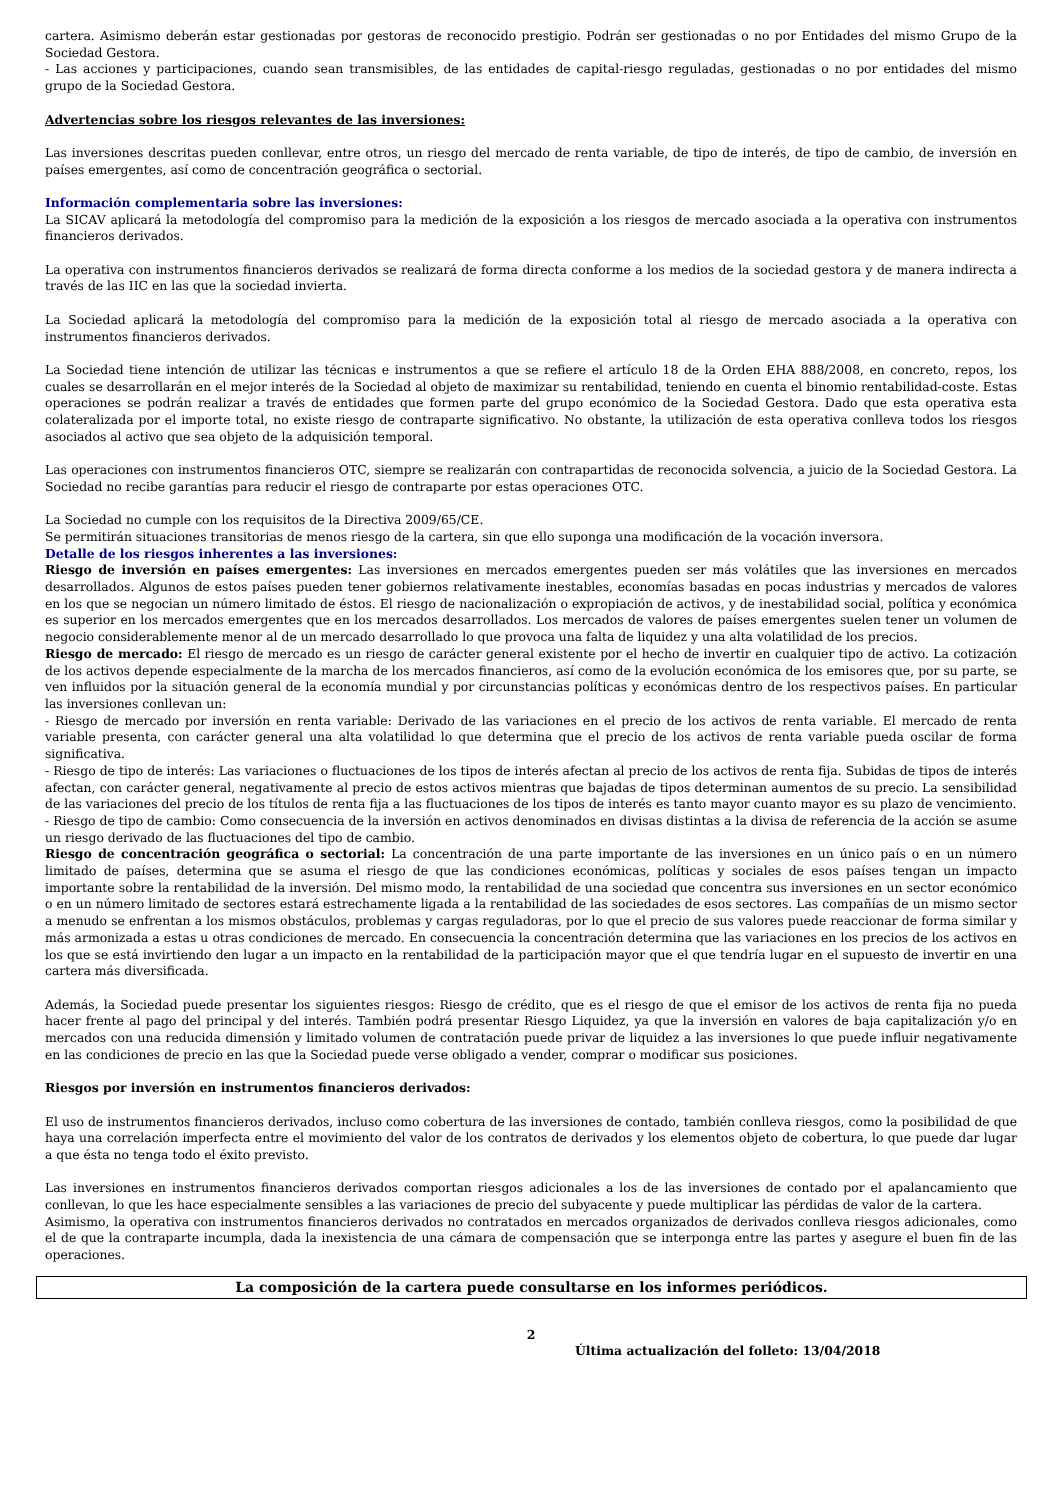cartera. Asimismo deberán estar gestionadas por gestoras de reconocido prestigio. Podrán ser gestionadas o no por Entidades del mismo Grupo de la Sociedad Gestora.
- Las acciones y participaciones, cuando sean transmisibles, de las entidades de capital-riesgo reguladas, gestionadas o no por entidades del mismo grupo de la Sociedad Gestora.
Advertencias sobre los riesgos relevantes de las inversiones:
Las inversiones descritas pueden conllevar, entre otros, un riesgo del mercado de renta variable, de tipo de interés, de tipo de cambio, de inversión en países emergentes, así como de concentración geográfica o sectorial.
Información complementaria sobre las inversiones:
La SICAV aplicará la metodología del compromiso para la medición de la exposición a los riesgos de mercado asociada a la operativa con instrumentos financieros derivados.
La operativa con instrumentos financieros derivados se realizará de forma directa conforme a los medios de la sociedad gestora y de manera indirecta a través de las IIC en las que la sociedad invierta.
La Sociedad aplicará la metodología del compromiso para la medición de la exposición total al riesgo de mercado asociada a la operativa con instrumentos financieros derivados.
La Sociedad tiene intención de utilizar las técnicas e instrumentos a que se refiere el artículo 18 de la Orden EHA 888/2008, en concreto, repos, los cuales se desarrollarán en el mejor interés de la Sociedad al objeto de maximizar su rentabilidad, teniendo en cuenta el binomio rentabilidad-coste. Estas operaciones se podrán realizar a través de entidades que formen parte del grupo económico de la Sociedad Gestora. Dado que esta operativa esta colateralizada por el importe total, no existe riesgo de contraparte significativo. No obstante, la utilización de esta operativa conlleva todos los riesgos asociados al activo que sea objeto de la adquisición temporal.
Las operaciones con instrumentos financieros OTC, siempre se realizarán con contrapartidas de reconocida solvencia, a juicio de la Sociedad Gestora. La Sociedad no recibe garantías para reducir el riesgo de contraparte por estas operaciones OTC.
La Sociedad no cumple con los requisitos de la Directiva 2009/65/CE.
Se permitirán situaciones transitorias de menos riesgo de la cartera, sin que ello suponga una modificación de la vocación inversora.
Detalle de los riesgos inherentes a las inversiones:
Riesgo de inversión en países emergentes: Las inversiones en mercados emergentes pueden ser más volátiles que las inversiones en mercados desarrollados. Algunos de estos países pueden tener gobiernos relativamente inestables, economías basadas en pocas industrias y mercados de valores en los que se negocian un número limitado de éstos. El riesgo de nacionalización o expropiación de activos, y de inestabilidad social, política y económica es superior en los mercados emergentes que en los mercados desarrollados. Los mercados de valores de países emergentes suelen tener un volumen de negocio considerablemente menor al de un mercado desarrollado lo que provoca una falta de liquidez y una alta volatilidad de los precios.
Riesgo de mercado: El riesgo de mercado es un riesgo de carácter general existente por el hecho de invertir en cualquier tipo de activo. La cotización de los activos depende especialmente de la marcha de los mercados financieros, así como de la evolución económica de los emisores que, por su parte, se ven influidos por la situación general de la economía mundial y por circunstancias políticas y económicas dentro de los respectivos países. En particular las inversiones conllevan un:
- Riesgo de mercado por inversión en renta variable: Derivado de las variaciones en el precio de los activos de renta variable. El mercado de renta variable presenta, con carácter general una alta volatilidad lo que determina que el precio de los activos de renta variable pueda oscilar de forma significativa.
- Riesgo de tipo de interés: Las variaciones o fluctuaciones de los tipos de interés afectan al precio de los activos de renta fija. Subidas de tipos de interés afectan, con carácter general, negativamente al precio de estos activos mientras que bajadas de tipos determinan aumentos de su precio. La sensibilidad de las variaciones del precio de los títulos de renta fija a las fluctuaciones de los tipos de interés es tanto mayor cuanto mayor es su plazo de vencimiento.
- Riesgo de tipo de cambio: Como consecuencia de la inversión en activos denominados en divisas distintas a la divisa de referencia de la acción se asume un riesgo derivado de las fluctuaciones del tipo de cambio.
Riesgo de concentración geográfica o sectorial: La concentración de una parte importante de las inversiones en un único país o en un número limitado de países, determina que se asuma el riesgo de que las condiciones económicas, políticas y sociales de esos países tengan un impacto importante sobre la rentabilidad de la inversión. Del mismo modo, la rentabilidad de una sociedad que concentra sus inversiones en un sector económico o en un número limitado de sectores estará estrechamente ligada a la rentabilidad de las sociedades de esos sectores. Las compañías de un mismo sector a menudo se enfrentan a los mismos obstáculos, problemas y cargas reguladoras, por lo que el precio de sus valores puede reaccionar de forma similar y más armonizada a estas u otras condiciones de mercado. En consecuencia la concentración determina que las variaciones en los precios de los activos en los que se está invirtiendo den lugar a un impacto en la rentabilidad de la participación mayor que el que tendría lugar en el supuesto de invertir en una cartera más diversificada.
Además, la Sociedad puede presentar los siguientes riesgos: Riesgo de crédito, que es el riesgo de que el emisor de los activos de renta fija no pueda hacer frente al pago del principal y del interés. También podrá presentar Riesgo Liquidez, ya que la inversión en valores de baja capitalización y/o en mercados con una reducida dimensión y limitado volumen de contratación puede privar de liquidez a las inversiones lo que puede influir negativamente en las condiciones de precio en las que la Sociedad puede verse obligado a vender, comprar o modificar sus posiciones.
Riesgos por inversión en instrumentos financieros derivados:
El uso de instrumentos financieros derivados, incluso como cobertura de las inversiones de contado, también conlleva riesgos, como la posibilidad de que haya una correlación imperfecta entre el movimiento del valor de los contratos de derivados y los elementos objeto de cobertura, lo que puede dar lugar a que ésta no tenga todo el éxito previsto.
Las inversiones en instrumentos financieros derivados comportan riesgos adicionales a los de las inversiones de contado por el apalancamiento que conllevan, lo que les hace especialmente sensibles a las variaciones de precio del subyacente y puede multiplicar las pérdidas de valor de la cartera.
Asimismo, la operativa con instrumentos financieros derivados no contratados en mercados organizados de derivados conlleva riesgos adicionales, como el de que la contraparte incumpla, dada la inexistencia de una cámara de compensación que se interponga entre las partes y asegure el buen fin de las operaciones.
La composición de la cartera puede consultarse en los informes periódicos.
2
Última actualización del folleto: 13/04/2018